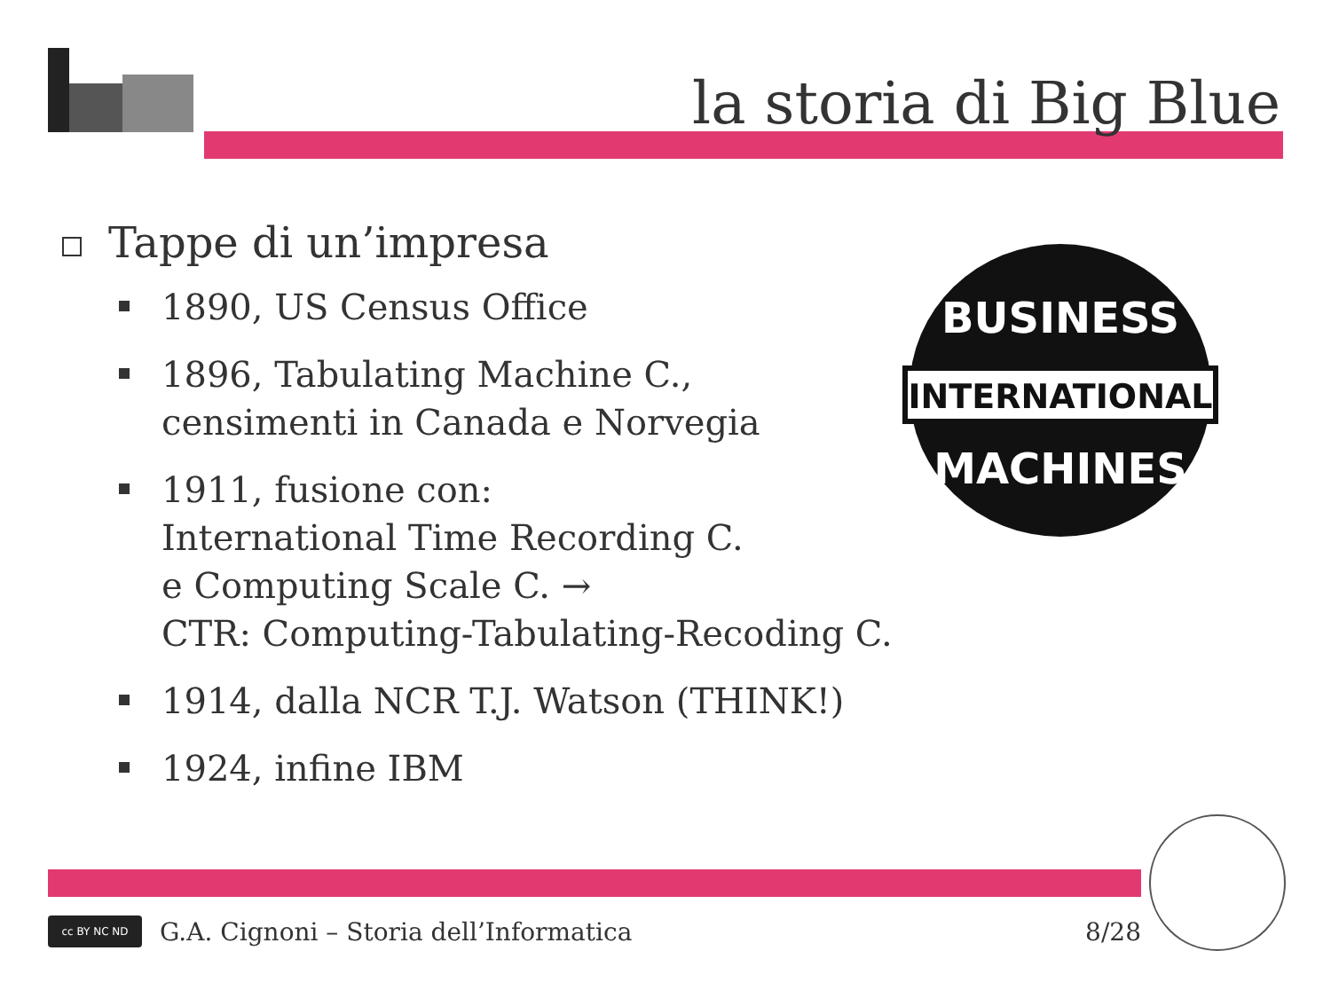la storia di Big Blue
Tappe di un’impresa
1890, US Census Office
1896, Tabulating Machine C.,
censimenti in Canada e Norvegia
1911, fusione con:
International Time Recording C.
e Computing Scale C. →
CTR: Computing-Tabulating-Recoding C.
1914, dalla NCR T.J. Watson (THINK!)
1924, infine IBM
INTERNATIONAL
BUSINESS
MACHINES
cc BY NC ND
G.A. Cignoni – Storia dell’Informatica 8/28